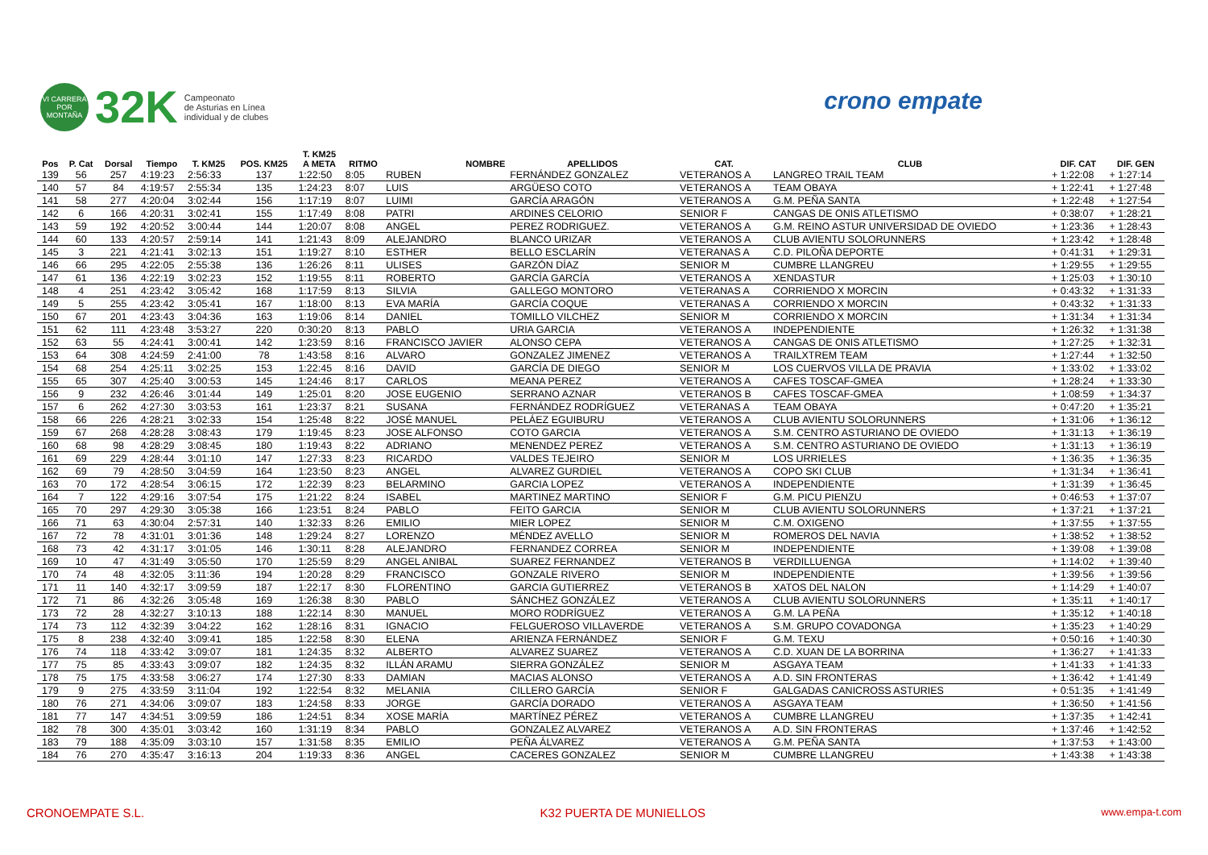VI CARRERA POR MONTAÑA
32K
Campeonato
de Asturias en Línea
individual y de clubes
crono empate
| | | | | | | T. KM25 | | | | | | | |
| --- | --- | --- | --- | --- | --- | --- | --- | --- | --- | --- | --- | --- | --- |
| Pos | P. Cat | Dorsal | Tiempo | T. KM25 | POS. KM25 | A META | RITMO | NOMBRE | APELLIDOS | CAT. | CLUB | DIF. CAT | DIF. GEN |
| 139 | 56 | 257 | 4:19:23 | 2:56:33 | 137 | 1:22:50 | 8:05 | RUBEN | FERNÁNDEZ GONZALEZ | VETERANOS A | LANGREO TRAIL TEAM | + 1:22:08 | + 1:27:14 |
| 140 | 57 | 84 | 4:19:57 | 2:55:34 | 135 | 1:24:23 | 8:07 | LUIS | ARGÜESO COTO | VETERANOS A | TEAM OBAYA | + 1:22:41 | + 1:27:48 |
| 141 | 58 | 277 | 4:20:04 | 3:02:44 | 156 | 1:17:19 | 8:07 | LUIMI | GARCÍA ARAGÓN | VETERANOS A | G.M. PEÑA SANTA | + 1:22:48 | + 1:27:54 |
| 142 | 6 | 166 | 4:20:31 | 3:02:41 | 155 | 1:17:49 | 8:08 | PATRI | ARDINES CELORIO | SENIOR F | CANGAS DE ONIS ATLETISMO | + 0:38:07 | + 1:28:21 |
| 143 | 59 | 192 | 4:20:52 | 3:00:44 | 144 | 1:20:07 | 8:08 | ANGEL | PEREZ RODRIGUEZ. | VETERANOS A | G.M. REINO ASTUR UNIVERSIDAD DE OVIEDO | + 1:23:36 | + 1:28:43 |
| 144 | 60 | 133 | 4:20:57 | 2:59:14 | 141 | 1:21:43 | 8:09 | ALEJANDRO | BLANCO URIZAR | VETERANOS A | CLUB AVIENTU SOLORUNNERS | + 1:23:42 | + 1:28:48 |
| 145 | 3 | 221 | 4:21:41 | 3:02:13 | 151 | 1:19:27 | 8:10 | ESTHER | BELLO ESCLARÍN | VETERANAS A | C.D. PILOÑA DEPORTE | + 0:41:31 | + 1:29:31 |
| 146 | 66 | 295 | 4:22:05 | 2:55:38 | 136 | 1:26:26 | 8:11 | ULISES | GARZÓN DÍAZ | SENIOR M | CUMBRE LLANGREU | + 1:29:55 | + 1:29:55 |
| 147 | 61 | 136 | 4:22:19 | 3:02:23 | 152 | 1:19:55 | 8:11 | ROBERTO | GARCÍA GARCÍA | VETERANOS A | XENDASTUR | + 1:25:03 | + 1:30:10 |
| 148 | 4 | 251 | 4:23:42 | 3:05:42 | 168 | 1:17:59 | 8:13 | SILVIA | GALLEGO MONTORO | VETERANAS A | CORRIENDO X MORCIN | + 0:43:32 | + 1:31:33 |
| 149 | 5 | 255 | 4:23:42 | 3:05:41 | 167 | 1:18:00 | 8:13 | EVA MARÍA | GARCÍA COQUE | VETERANAS A | CORRIENDO X MORCIN | + 0:43:32 | + 1:31:33 |
| 150 | 67 | 201 | 4:23:43 | 3:04:36 | 163 | 1:19:06 | 8:14 | DANIEL | TOMILLO VILCHEZ | SENIOR M | CORRIENDO X MORCIN | + 1:31:34 | + 1:31:34 |
| 151 | 62 | 111 | 4:23:48 | 3:53:27 | 220 | 0:30:20 | 8:13 | PABLO | URIA GARCIA | VETERANOS A | INDEPENDIENTE | + 1:26:32 | + 1:31:38 |
| 152 | 63 | 55 | 4:24:41 | 3:00:41 | 142 | 1:23:59 | 8:16 | FRANCISCO JAVIER | ALONSO CEPA | VETERANOS A | CANGAS DE ONIS ATLETISMO | + 1:27:25 | + 1:32:31 |
| 153 | 64 | 308 | 4:24:59 | 2:41:00 | 78 | 1:43:58 | 8:16 | ALVARO | GONZALEZ JIMENEZ | VETERANOS A | TRAILXTREM TEAM | + 1:27:44 | + 1:32:50 |
| 154 | 68 | 254 | 4:25:11 | 3:02:25 | 153 | 1:22:45 | 8:16 | DAVID | GARCÍA DE DIEGO | SENIOR M | LOS CUERVOS VILLA DE PRAVIA | + 1:33:02 | + 1:33:02 |
| 155 | 65 | 307 | 4:25:40 | 3:00:53 | 145 | 1:24:46 | 8:17 | CARLOS | MEANA PEREZ | VETERANOS A | CAFES TOSCAF-GMEA | + 1:28:24 | + 1:33:30 |
| 156 | 9 | 232 | 4:26:46 | 3:01:44 | 149 | 1:25:01 | 8:20 | JOSE EUGENIO | SERRANO AZNAR | VETERANOS B | CAFES TOSCAF-GMEA | + 1:08:59 | + 1:34:37 |
| 157 | 6 | 262 | 4:27:30 | 3:03:53 | 161 | 1:23:37 | 8:21 | SUSANA | FERNÁNDEZ RODRÍGUEZ | VETERANAS A | TEAM OBAYA | + 0:47:20 | + 1:35:21 |
| 158 | 66 | 226 | 4:28:21 | 3:02:33 | 154 | 1:25:48 | 8:22 | JOSÉ MANUEL | PELÁEZ EGUIBURU | VETERANOS A | CLUB AVIENTU SOLORUNNERS | + 1:31:06 | + 1:36:12 |
| 159 | 67 | 268 | 4:28:28 | 3:08:43 | 179 | 1:19:45 | 8:23 | JOSE ALFONSO | COTO GARCIA | VETERANOS A | S.M. CENTRO ASTURIANO DE OVIEDO | + 1:31:13 | + 1:36:19 |
| 160 | 68 | 98 | 4:28:29 | 3:08:45 | 180 | 1:19:43 | 8:22 | ADRIANO | MENENDEZ PEREZ | VETERANOS A | S.M. CENTRO ASTURIANO DE OVIEDO | + 1:31:13 | + 1:36:19 |
| 161 | 69 | 229 | 4:28:44 | 3:01:10 | 147 | 1:27:33 | 8:23 | RICARDO | VALDES TEJEIRO | SENIOR M | LOS URRIELES | + 1:36:35 | + 1:36:35 |
| 162 | 69 | 79 | 4:28:50 | 3:04:59 | 164 | 1:23:50 | 8:23 | ANGEL | ALVAREZ GURDIEL | VETERANOS A | COPO SKI CLUB | + 1:31:34 | + 1:36:41 |
| 163 | 70 | 172 | 4:28:54 | 3:06:15 | 172 | 1:22:39 | 8:23 | BELARMINO | GARCIA LOPEZ | VETERANOS A | INDEPENDIENTE | + 1:31:39 | + 1:36:45 |
| 164 | 7 | 122 | 4:29:16 | 3:07:54 | 175 | 1:21:22 | 8:24 | ISABEL | MARTINEZ MARTINO | SENIOR F | G.M. PICU PIENZU | + 0:46:53 | + 1:37:07 |
| 165 | 70 | 297 | 4:29:30 | 3:05:38 | 166 | 1:23:51 | 8:24 | PABLO | FEITO GARCIA | SENIOR M | CLUB AVIENTU SOLORUNNERS | + 1:37:21 | + 1:37:21 |
| 166 | 71 | 63 | 4:30:04 | 2:57:31 | 140 | 1:32:33 | 8:26 | EMILIO | MIER LOPEZ | SENIOR M | C.M. OXIGENO | + 1:37:55 | + 1:37:55 |
| 167 | 72 | 78 | 4:31:01 | 3:01:36 | 148 | 1:29:24 | 8:27 | LORENZO | MÉNDEZ AVELLO | SENIOR M | ROMEROS DEL NAVIA | + 1:38:52 | + 1:38:52 |
| 168 | 73 | 42 | 4:31:17 | 3:01:05 | 146 | 1:30:11 | 8:28 | ALEJANDRO | FERNANDEZ CORREA | SENIOR M | INDEPENDIENTE | + 1:39:08 | + 1:39:08 |
| 169 | 10 | 47 | 4:31:49 | 3:05:50 | 170 | 1:25:59 | 8:29 | ANGEL ANIBAL | SUAREZ FERNANDEZ | VETERANOS B | VERDILLUENGA | + 1:14:02 | + 1:39:40 |
| 170 | 74 | 48 | 4:32:05 | 3:11:36 | 194 | 1:20:28 | 8:29 | FRANCISCO | GONZALE RIVERO | SENIOR M | INDEPENDIENTE | + 1:39:56 | + 1:39:56 |
| 171 | 11 | 140 | 4:32:17 | 3:09:59 | 187 | 1:22:17 | 8:30 | FLORENTINO | GARCIA GUTIERREZ | VETERANOS B | XATOS DEL NALON | + 1:14:29 | + 1:40:07 |
| 172 | 71 | 86 | 4:32:26 | 3:05:48 | 169 | 1:26:38 | 8:30 | PABLO | SÁNCHEZ GONZÁLEZ | VETERANOS A | CLUB AVIENTU SOLORUNNERS | + 1:35:11 | + 1:40:17 |
| 173 | 72 | 28 | 4:32:27 | 3:10:13 | 188 | 1:22:14 | 8:30 | MANUEL | MORO RODRÍGUEZ | VETERANOS A | G.M. LA PEÑA | + 1:35:12 | + 1:40:18 |
| 174 | 73 | 112 | 4:32:39 | 3:04:22 | 162 | 1:28:16 | 8:31 | IGNACIO | FELGUEROSO VILLAVERDE | VETERANOS A | S.M. GRUPO COVADONGA | + 1:35:23 | + 1:40:29 |
| 175 | 8 | 238 | 4:32:40 | 3:09:41 | 185 | 1:22:58 | 8:30 | ELENA | ARIENZA FERNÁNDEZ | SENIOR F | G.M. TEXU | + 0:50:16 | + 1:40:30 |
| 176 | 74 | 118 | 4:33:42 | 3:09:07 | 181 | 1:24:35 | 8:32 | ALBERTO | ALVAREZ SUAREZ | VETERANOS A | C.D. XUAN DE LA BORRINA | + 1:36:27 | + 1:41:33 |
| 177 | 75 | 85 | 4:33:43 | 3:09:07 | 182 | 1:24:35 | 8:32 | ILLÁN ARAMU | SIERRA GONZÁLEZ | SENIOR M | ASGAYA TEAM | + 1:41:33 | + 1:41:33 |
| 178 | 75 | 175 | 4:33:58 | 3:06:27 | 174 | 1:27:30 | 8:33 | DAMIAN | MACIAS ALONSO | VETERANOS A | A.D. SIN FRONTERAS | + 1:36:42 | + 1:41:49 |
| 179 | 9 | 275 | 4:33:59 | 3:11:04 | 192 | 1:22:54 | 8:32 | MELANIA | CILLERO GARCÍA | SENIOR F | GALGADAS CANICROSS ASTURIES | + 0:51:35 | + 1:41:49 |
| 180 | 76 | 271 | 4:34:06 | 3:09:07 | 183 | 1:24:58 | 8:33 | JORGE | GARCÍA DORADO | VETERANOS A | ASGAYA TEAM | + 1:36:50 | + 1:41:56 |
| 181 | 77 | 147 | 4:34:51 | 3:09:59 | 186 | 1:24:51 | 8:34 | XOSE MARÍA | MARTÍNEZ PÉREZ | VETERANOS A | CUMBRE LLANGREU | + 1:37:35 | + 1:42:41 |
| 182 | 78 | 300 | 4:35:01 | 3:03:42 | 160 | 1:31:19 | 8:34 | PABLO | GONZALEZ ALVAREZ | VETERANOS A | A.D. SIN FRONTERAS | + 1:37:46 | + 1:42:52 |
| 183 | 79 | 188 | 4:35:09 | 3:03:10 | 157 | 1:31:58 | 8:35 | EMILIO | PEÑA ÁLVAREZ | VETERANOS A | G.M. PEÑA SANTA | + 1:37:53 | + 1:43:00 |
| 184 | 76 | 270 | 4:35:47 | 3:16:13 | 204 | 1:19:33 | 8:36 | ANGEL | CACERES GONZALEZ | SENIOR M | CUMBRE LLANGREU | + 1:43:38 | + 1:43:38 |
CRONOEMPATE S.L. K32 PUERTA DE MUNIELLOS www.empa-t.com